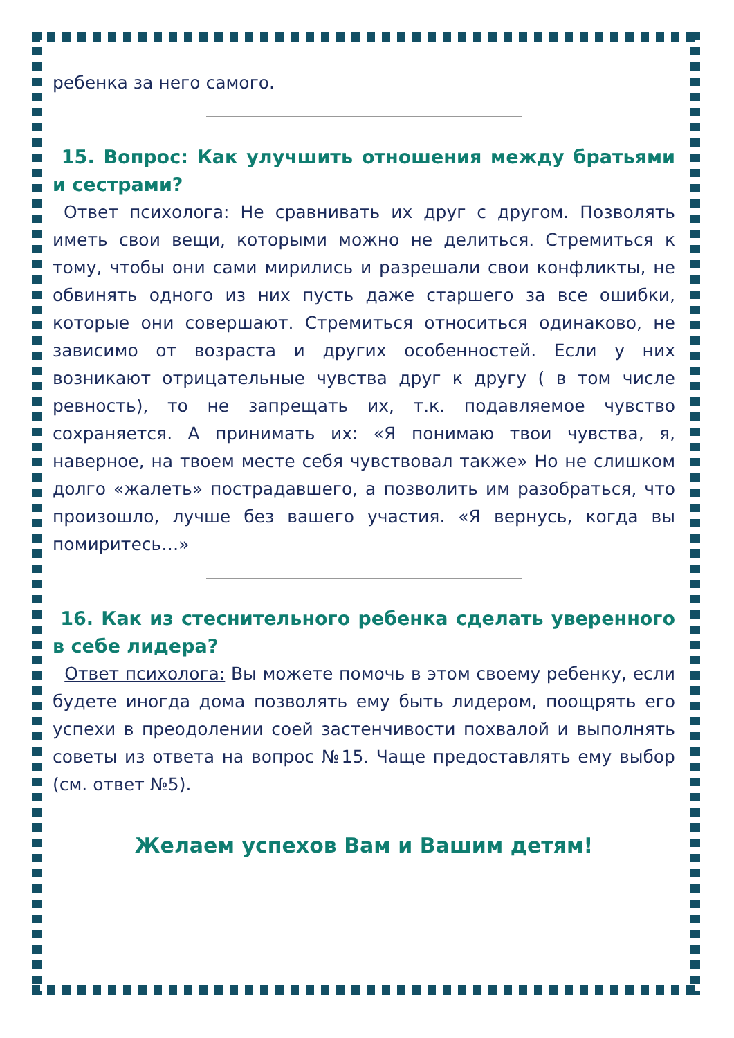ребенка за него самого.
15. Вопрос: Как улучшить отношения между братьями и сестрами?
Ответ психолога: Не сравнивать их друг с другом. Позволять иметь свои вещи, которыми можно не делиться. Стремиться к тому, чтобы они сами мирились и разрешали свои конфликты, не обвинять одного из них пусть даже старшего за все ошибки, которые они совершают. Стремиться относиться одинаково, не зависимо от возраста и других особенностей. Если у них возникают отрицательные чувства друг к другу ( в том числе ревность), то не запрещать их, т.к. подавляемое чувство сохраняется. А принимать их: «Я понимаю твои чувства, я, наверное, на твоем месте себя чувствовал также» Но не слишком долго «жалеть» пострадавшего, а позволить им разобраться, что произошло, лучше без вашего участия. «Я вернусь, когда вы помиритесь…»
16. Как из стеснительного ребенка сделать уверенного в себе лидера?
Ответ психолога: Вы можете помочь в этом своему ребенку, если будете иногда дома позволять ему быть лидером, поощрять его успехи в преодолении соей застенчивости похвалой и выполнять советы из ответа на вопрос №15. Чаще предоставлять ему выбор (см. ответ №5).
Желаем успехов Вам и Вашим детям!